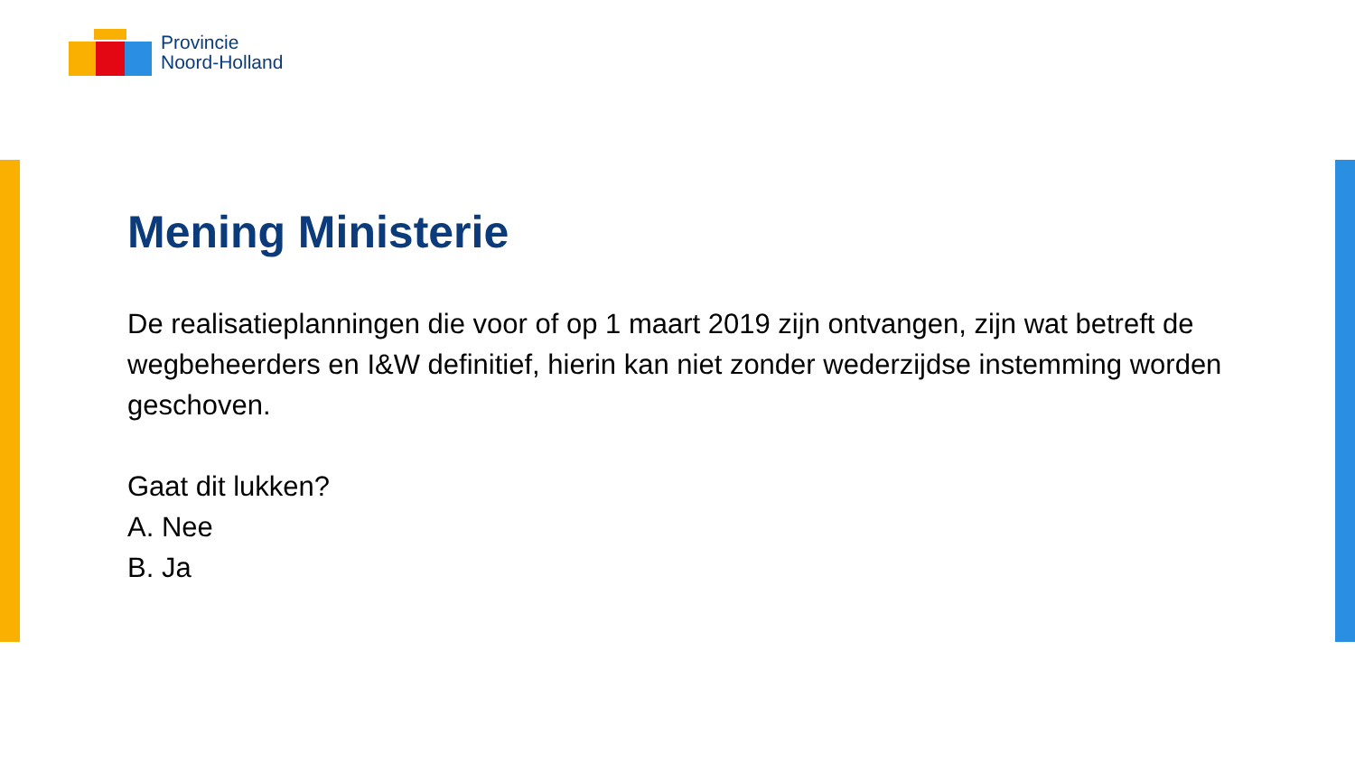Provincie
Noord-Holland
Mening Ministerie
De realisatieplanningen die voor of op 1 maart 2019 zijn ontvangen, zijn wat betreft de wegbeheerders en I&W definitief, hierin kan niet zonder wederzijdse instemming worden geschoven.
Gaat dit lukken?
A. Nee
B. Ja